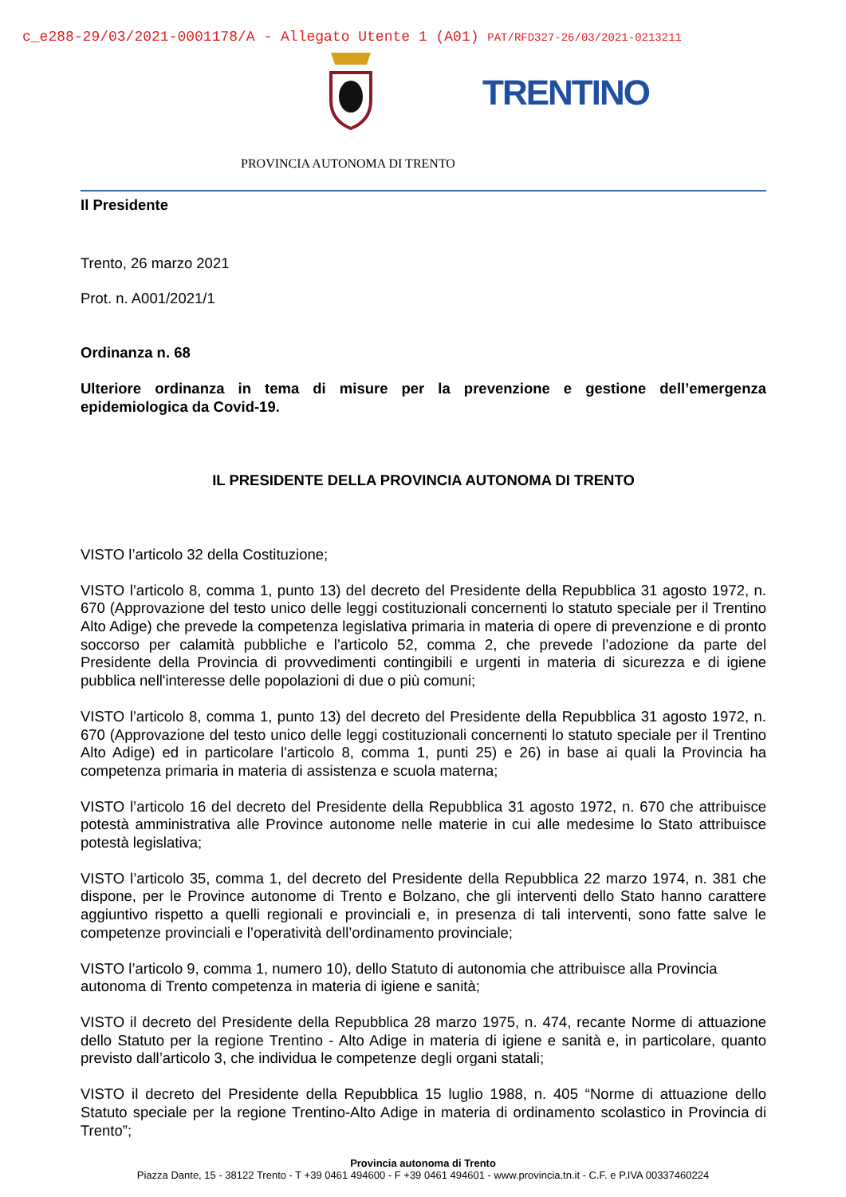c_e288-29/03/2021-0001178/A - Allegato Utente 1 (A01) PAT/RFD327-26/03/2021-0213211
TRENTINO
PROVINCIA AUTONOMA DI TRENTO
Il Presidente
Trento, 26 marzo 2021
Prot. n. A001/2021/1
Ordinanza n. 68
Ulteriore ordinanza in tema di misure per la prevenzione e gestione dell’emergenza epidemiologica da Covid-19.
IL PRESIDENTE DELLA PROVINCIA AUTONOMA DI TRENTO
VISTO l’articolo 32 della Costituzione;
VISTO l’articolo 8, comma 1, punto 13) del decreto del Presidente della Repubblica 31 agosto 1972, n. 670 (Approvazione del testo unico delle leggi costituzionali concernenti lo statuto speciale per il Trentino Alto Adige) che prevede la competenza legislativa primaria in materia di opere di prevenzione e di pronto soccorso per calamità pubbliche e l’articolo 52, comma 2, che prevede l’adozione da parte del Presidente della Provincia di provvedimenti contingibili e urgenti in materia di sicurezza e di igiene pubblica nell'interesse delle popolazioni di due o più comuni;
VISTO l’articolo 8, comma 1, punto 13) del decreto del Presidente della Repubblica 31 agosto 1972, n. 670 (Approvazione del testo unico delle leggi costituzionali concernenti lo statuto speciale per il Trentino Alto Adige) ed in particolare l'articolo 8, comma 1, punti 25) e 26) in base ai quali la Provincia ha competenza primaria in materia di assistenza e scuola materna;
VISTO l’articolo 16 del decreto del Presidente della Repubblica 31 agosto 1972, n. 670 che attribuisce potestà amministrativa alle Province autonome nelle materie in cui alle medesime lo Stato attribuisce potestà legislativa;
VISTO l’articolo 35, comma 1, del decreto del Presidente della Repubblica 22 marzo 1974, n. 381 che dispone, per le Province autonome di Trento e Bolzano, che gli interventi dello Stato hanno carattere aggiuntivo rispetto a quelli regionali e provinciali e, in presenza di tali interventi, sono fatte salve le competenze provinciali e l’operatività dell’ordinamento provinciale;
VISTO l’articolo 9, comma 1, numero 10), dello Statuto di autonomia che attribuisce alla Provincia autonoma di Trento competenza in materia di igiene e sanità;
VISTO il decreto del Presidente della Repubblica 28 marzo 1975, n. 474, recante Norme di attuazione dello Statuto per la regione Trentino - Alto Adige in materia di igiene e sanità e, in particolare, quanto previsto dall’articolo 3, che individua le competenze degli organi statali;
VISTO il decreto del Presidente della Repubblica 15 luglio 1988, n. 405 “Norme di attuazione dello Statuto speciale per la regione Trentino-Alto Adige in materia di ordinamento scolastico in Provincia di Trento”;
Provincia autonoma di Trento
Piazza Dante, 15 - 38122 Trento - T +39 0461 494600 - F +39 0461 494601 - www.provincia.tn.it - C.F. e P.IVA 00337460224